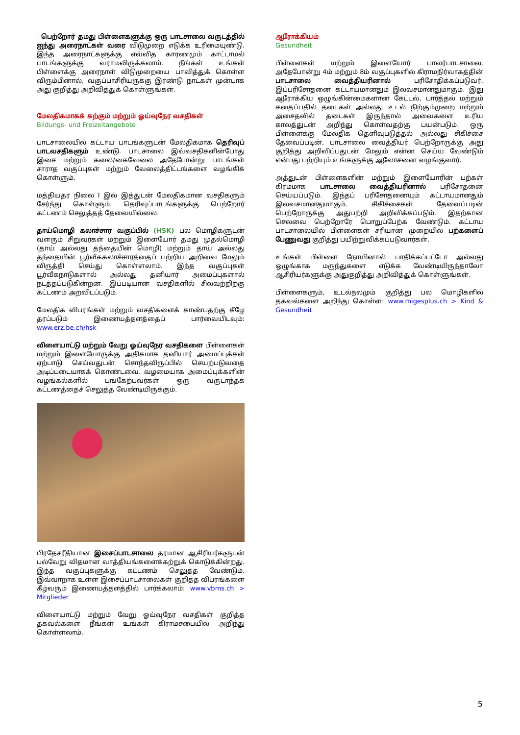- பெற்றோர் தமது பிள்ளைகளுக்கு ஒரு பாடசாலை வருடத்தில் ஐந்து அரைநாட்கள் வரை விடுமுறை எடுக்க உரிமையுண்டு. இந்த அரைநாட்களுக்கு எவ்வித காரணமும் காட்டாமல் பாடங்களுக்கு வராமலிருக்கலாம். நீங்கள் உங்கள் பிள்ளைக்கு அரைநாள் விடுமுறையை பாவித்துக் கொள்ள விரும்பினால், வகுப்பாசிரியருக்கு இரண்டு நாட்கள் முன்பாக அது குறித்து அறிவித்துக் கொள்ளுங்கள்.
மேலதிகமாகக் கற்கும் மற்றும் ஓய்வுநேர வசதிகள்
Bildungs- und Freizeitangebote
பாடசாலையில் கட்டாய பாடங்களுடன் மேலதிகமாக தெரிவுப் பாடவசதிகளும் உண்டு. பாடசாலை இவ்வசதிகளின்போது இசை மற்றும் கலை/கைவேலை அதேபோன்று பாடங்கள் சாராத வகுப்புகள் மற்றும் வேலைத்திட்டங்களை வழங்கிக் கொள்ளும்.
மத்தியதர நிலை I இல் இத்துடன் மேலதிகமான வசதிகளும் சேர்ந்து கொள்ளும். தெரிவுப்பாடங்களுக்கு பெற்றோர் கட்டணம் செலுத்தத் தேவையில்லை.
தாய்மொழி கலாச்சார வகுப்பில் (HSK) பல மொழிகளுடன் வளரும் சிறுவர்கள் மற்றும் இளையோர் தமது முதல்மொழி (தாய் அல்லது தந்தையின் மொழி) மற்றும் தாய் அல்லது தந்தையின் பூர்வீககலாச்சாரத்தைப் பற்றிய அறிவை மேலும் விருத்தி செய்து கொள்ளலாம். இந்த வகுப்புகள் பூர்வீகநாடுகளால் அல்லது தனியார் அமைப்புகளால் நடத்தப்படுகின்றன. இப்படியான வசதிகளில் சிலவற்றிற்கு கட்டணம் அறவிடப்படும்.
மேலதிக விபரங்கள் மற்றும் வசதிகளைக் காண்பதற்கு கீழே தரப்படும் இணையத்தளத்தைப் பார்வையிடவும்: www.erz.be.ch/hsk
விளையாட்டு மற்றும் வேறு ஓய்வுநேர வசதிகளை பிள்ளைகள் மற்றும் இளையோருக்கு அதிகமாக தனியார் அமைப்புக்கள் ஏற்பாடு செய்வதுடன் சொந்தவிருப்பில் செயற்படுவதை அடிப்படையாகக் கொண்டவை. வழமையாக அமைப்புக்களின் வழங்கல்களில் பங்கேற்பவர்கள் ஒரு வருடாந்தக் கட்டணத்தைச் செலுத்த வேண்டியிருக்கும்.
பிரதேசரீதியான இசைப்பாடசாலை தரமான ஆசிரியர்களுடன் பல்வேறு விதமான வாத்தியங்களைக்கற்றுக் கொடுக்கின்றது. இந்த வகுப்புகளுக்கு கட்டணம் செலுத்த வேண்டும். இவ்வாறாக உள்ள இசைப்பாடசாலைகள் குறித்த விபரங்களை கீழ்வரும் இணையத்தளத்தில் பார்க்கலாம்: www.vbms.ch > Mitglieder
விளையாட்டு மற்றும் வேறு ஓய்வுநேர வசதிகள் குறித்த தகவல்களை நீங்கள் உங்கள் கிராமசபையில் அறிந்து கொள்ளலாம்.
ஆரோக்கியம்
Gesundheit
பிள்ளைகள் மற்றும் இளையோர் பாலர்பாடசாலை, அதேபோன்று 4ம் மற்றும் 8ம் வகுப்புகளில் கிராமநிர்வாகத்தின் பாடசாலை வைத்தியரினால் பரிசோதிக்கப்படுவர். இப்பரிசோதனை கட்டாயமானதும் இலவசமானதுமாகும். இது ஆரோக்கிய ஒழுங்கின்மைகளான கேட்டல், பார்த்தல் மற்றும் கதைப்பதில் தடைகள் அல்லது உடல் நிற்கும்முறை மற்றும் அசைதலில் தடைகள் இருந்தால் அவைகளை உரிய காலத்துடன் அறிந்து கொள்வதற்கு பயன்படும். ஒரு பிள்ளைக்கு மேலதிக தெளிவுபடுத்தல் அல்லது சிகிச்சை தேவைப்படின், பாடசாலை வைத்தியர் பெற்றோருக்கு அது குறித்து அறிவிப்பதுடன் மேலும் என்ன செய்ய வேண்டும் என்பது பற்றியும் உங்களுக்கு ஆலோசனை வழங்குவார்.
அத்துடன் பிள்ளைகளின் மற்றும் இளையோரின் பற்கள் கிரமமாக பாடசாலை வைத்தியரினால் பரிசோதனை செய்யப்படும். இந்தப் பரிசோதனையும் கட்டாயமானதும் இலவசமானதுமாகும். சிகிச்சைகள் தேவைப்படின் பெற்றோருக்கு அதுபற்றி அறிவிக்கப்படும். இதற்கான செலவை பெற்றோரே பொறுப்பேற்க வேண்டும். கட்டாய பாடசாலையில் பிள்ளைகள் சரியான முறையில் பற்களைப் பேணுவது குறித்து பயிற்றுவிக்கப்படுவார்கள்.
உங்கள் பிள்ளை நோயினால் பாதிக்கப்பட்டோ அல்லது ஒழுங்காக மருந்துகளை எடுக்க வேண்டியிருந்தாலோ ஆசிரியர்களுக்கு அதுகுறித்து அறிவித்துக் கொள்ளுங்கள்.
பிள்ளைகளும், உடல்நலமும் குறித்து பல மொழிகளில் தகவல்களை அறிந்து கொள்ள: www.migesplus.ch > Kind & Gesundheit
5